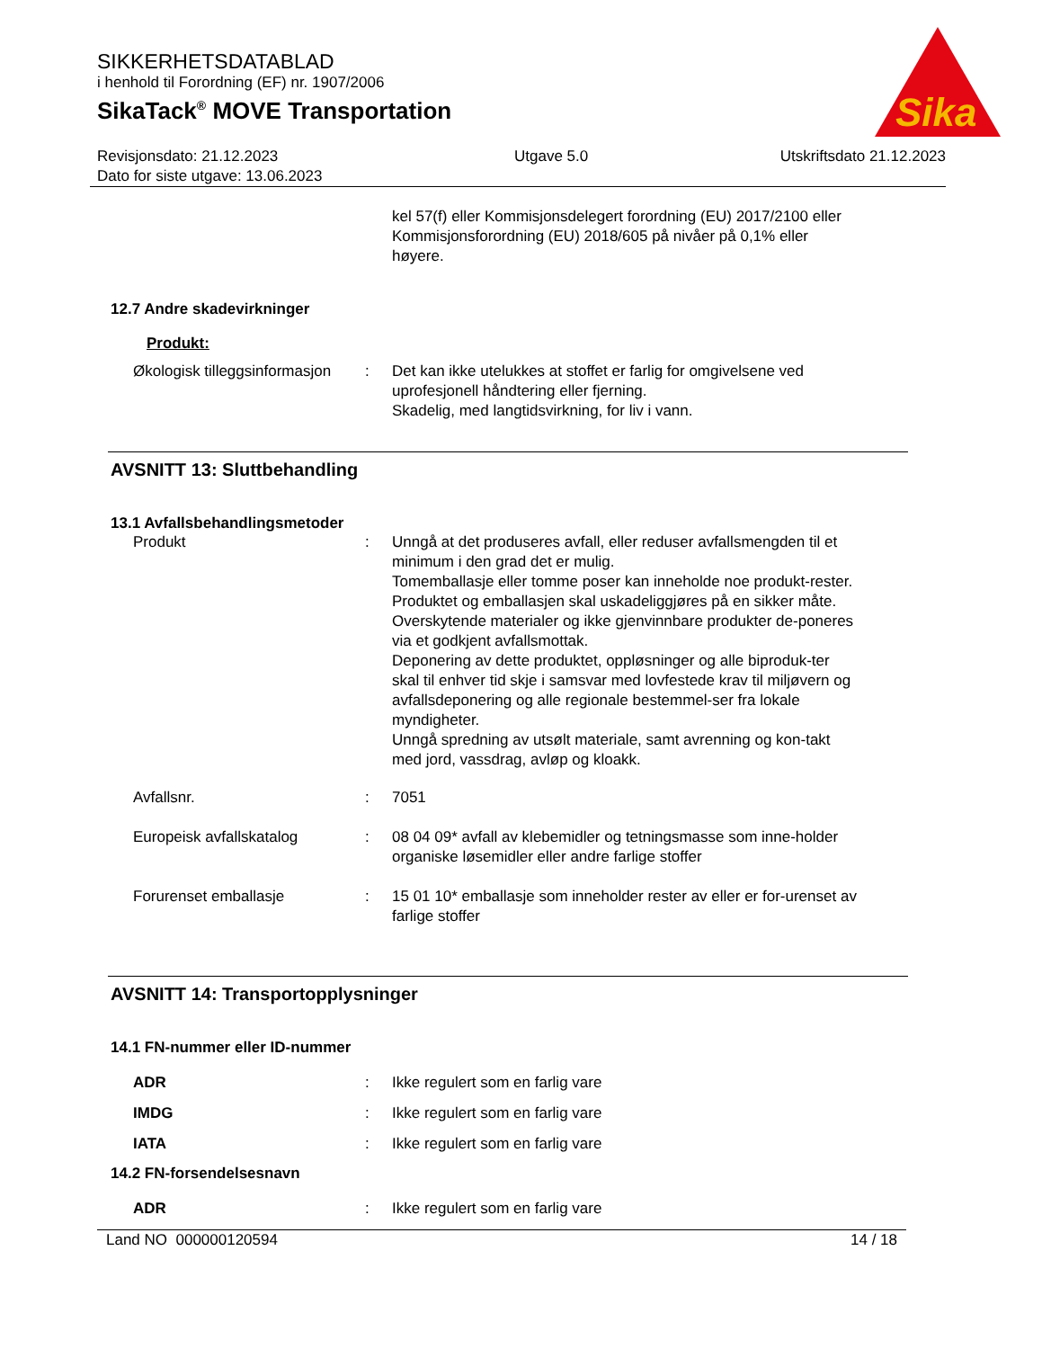SIKKERHETSDATABLAD
i henhold til Forordning (EF) nr. 1907/2006
SikaTack<sup>®</sup> MOVE Transportation
Sika
Revisjonsdato: 21.12.2023
Dato for siste utgave: 13.06.2023
Utgave 5.0 Utskriftsdato 21.12.2023
kel 57(f) eller Kommisjonsdelegert forordning (EU) 2017/2100 eller Kommisjonsforordning (EU) 2018/605 på nivåer på 0,1% eller høyere.
12.7 Andre skadevirkninger
Produkt:
Økologisk tilleggsinformasjon
: Det kan ikke utelukkes at stoffet er farlig for omgivelsene ved uprofesjonell håndtering eller fjerning.
Skadelig, med langtidsvirkning, for liv i vann.
AVSNITT 13: Sluttbehandling
13.1 Avfallsbehandlingsmetoder
Produkt : Unngå at det produseres avfall, eller reduser avfallsmengden til et minimum i den grad det er mulig.
Tomemballasje eller tomme poser kan inneholde noe produkt-rester.
Produktet og emballasjen skal uskadeliggjøres på en sikker måte.
Overskytende materialer og ikke gjenvinnbare produkter de-poneres via et godkjent avfallsmottak.
Deponering av dette produktet, oppløsninger og alle biproduk-ter skal til enhver tid skje i samsvar med lovfestede krav til miljøvern og avfallsdeponering og alle regionale bestemmel-ser fra lokale myndigheter.
Unngå spredning av utsølt materiale, samt avrenning og kon-takt med jord, vassdrag, avløp og kloakk.
Avfallsnr. : 7051
Europeisk avfallskatalog : 08 04 09* avfall av klebemidler og tetningsmasse som inne-holder organiske løsemidler eller andre farlige stoffer
Forurenset emballasje : 15 01 10* emballasje som inneholder rester av eller er for-urenset av farlige stoffer
AVSNITT 14: Transportopplysninger
14.1 FN-nummer eller ID-nummer
ADR : Ikke regulert som en farlig vare
IMDG : Ikke regulert som en farlig vare
IATA : Ikke regulert som en farlig vare
14.2 FN-forsendelsesnavn
ADR : Ikke regulert som en farlig vare
Land NO 000000120594 14 / 18